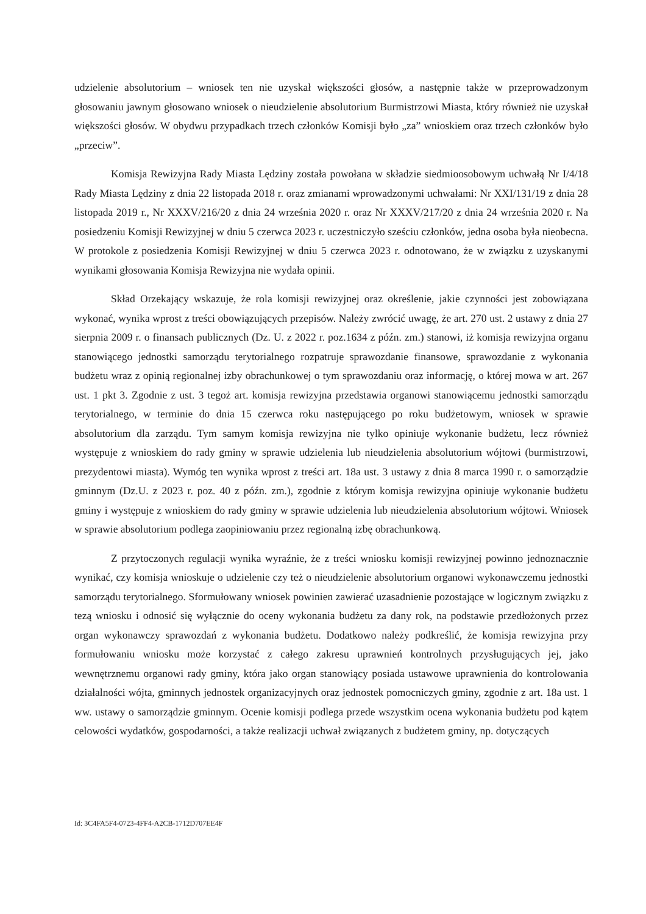udzielenie absolutorium – wniosek ten nie uzyskał większości głosów, a następnie także w przeprowadzonym głosowaniu jawnym głosowano wniosek o nieudzielenie absolutorium Burmistrzowi Miasta, który również nie uzyskał większości głosów. W obydwu przypadkach trzech członków Komisji było „za” wnioskiem oraz trzech członków było „przeciw”.
Komisja Rewizyjna Rady Miasta Lędziny została powołana w składzie siedmioosobowym uchwałą Nr I/4/18 Rady Miasta Lędziny z dnia 22 listopada 2018 r. oraz zmianami wprowadzonymi uchwałami: Nr XXI/131/19 z dnia 28 listopada 2019 r., Nr XXXV/216/20 z dnia 24 września 2020 r. oraz Nr XXXV/217/20 z dnia 24 września 2020 r. Na posiedzeniu Komisji Rewizyjnej w dniu 5 czerwca 2023 r. uczestniczyło sześciu członków, jedna osoba była nieobecna. W protokole z posiedzenia Komisji Rewizyjnej w dniu 5 czerwca 2023 r. odnotowano, że w związku z uzyskanymi wynikami głosowania Komisja Rewizyjna nie wydała opinii.
Skład Orzekający wskazuje, że rola komisji rewizyjnej oraz określenie, jakie czynności jest zobowiązana wykonać, wynika wprost z treści obowiązujących przepisów. Należy zwrócić uwagę, że art. 270 ust. 2 ustawy z dnia 27 sierpnia 2009 r. o finansach publicznych (Dz. U. z 2022 r. poz.1634 z późn. zm.) stanowi, iż komisja rewizyjna organu stanowiącego jednostki samorządu terytorialnego rozpatruje sprawozdanie finansowe, sprawozdanie z wykonania budżetu wraz z opinią regionalnej izby obrachunkowej o tym sprawozdaniu oraz informację, o której mowa w art. 267 ust. 1 pkt 3. Zgodnie z ust. 3 tegoż art. komisja rewizyjna przedstawia organowi stanowiącemu jednostki samorządu terytorialnego, w terminie do dnia 15 czerwca roku następującego po roku budżetowym, wniosek w sprawie absolutorium dla zarządu. Tym samym komisja rewizyjna nie tylko opiniuje wykonanie budżetu, lecz również występuje z wnioskiem do rady gminy w sprawie udzielenia lub nieudzielenia absolutorium wójtowi (burmistrzowi, prezydentowi miasta). Wymóg ten wynika wprost z treści art. 18a ust. 3 ustawy z dnia 8 marca 1990 r. o samorządzie gminnym (Dz.U. z 2023 r. poz. 40 z późn. zm.), zgodnie z którym komisja rewizyjna opiniuje wykonanie budżetu gminy i występuje z wnioskiem do rady gminy w sprawie udzielenia lub nieudzielenia absolutorium wójtowi. Wniosek w sprawie absolutorium podlega zaopiniowaniu przez regionalną izbę obrachunkową.
Z przytoczonych regulacji wynika wyraźnie, że z treści wniosku komisji rewizyjnej powinno jednoznacznie wynikać, czy komisja wnioskuje o udzielenie czy też o nieudzielenie absolutorium organowi wykonawczemu jednostki samorządu terytorialnego. Sformułowany wniosek powinien zawierać uzasadnienie pozostające w logicznym związku z tezą wniosku i odnosić się wyłącznie do oceny wykonania budżetu za dany rok, na podstawie przedłożonych przez organ wykonawczy sprawozdań z wykonania budżetu. Dodatkowo należy podkreślić, że komisja rewizyjna przy formułowaniu wniosku może korzystać z całego zakresu uprawnień kontrolnych przysługujących jej, jako wewnętrznemu organowi rady gminy, która jako organ stanowiący posiada ustawowe uprawnienia do kontrolowania działalności wójta, gminnych jednostek organizacyjnych oraz jednostek pomocniczych gminy, zgodnie z art. 18a ust. 1 ww. ustawy o samorządzie gminnym. Ocenie komisji podlega przede wszystkim ocena wykonania budżetu pod kątem celowości wydatków, gospodarności, a także realizacji uchwał związanych z budżetem gminy, np. dotyczących
Id: 3C4FA5F4-0723-4FF4-A2CB-1712D707EE4F